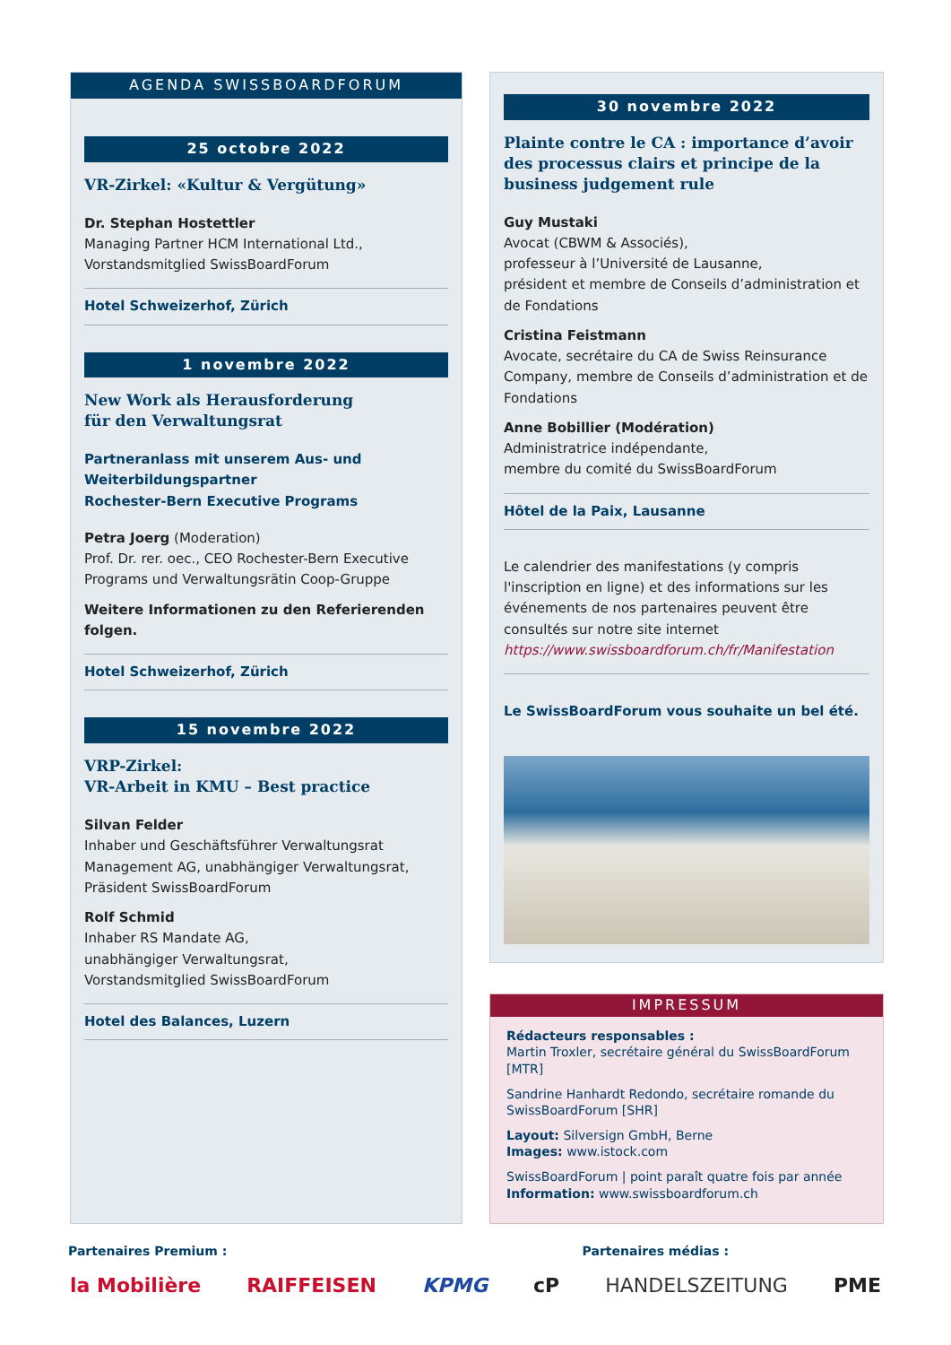AGENDA SWISSBOARDFORUM
25 octobre 2022
VR-Zirkel: «Kultur & Vergütung»
Dr. Stephan Hostettler
Managing Partner HCM International Ltd.,
Vorstandsmitglied SwissBoardForum
Hotel Schweizerhof, Zürich
1 novembre 2022
New Work als Herausforderung
für den Verwaltungsrat
Partneranlass mit unserem Aus- und Weiterbildungspartner
Rochester-Bern Executive Programs
Petra Joerg (Moderation)
Prof. Dr. rer. oec., CEO Rochester-Bern Executive Programs und Verwaltungsrätin Coop-Gruppe
Weitere Informationen zu den Referierenden folgen.
Hotel Schweizerhof, Zürich
15 novembre 2022
VRP-Zirkel:
VR-Arbeit in KMU – Best practice
Silvan Felder
Inhaber und Geschäftsführer Verwaltungsrat Management AG, unabhängiger Verwaltungsrat, Präsident SwissBoardForum
Rolf Schmid
Inhaber RS Mandate AG,
unabhängiger Verwaltungsrat,
Vorstandsmitglied SwissBoardForum
Hotel des Balances, Luzern
30 novembre 2022
Plainte contre le CA : importance d’avoir des processus clairs et principe de la business judgement rule
Guy Mustaki
Avocat (CBWM & Associés),
professeur à l’Université de Lausanne,
président et membre de Conseils d’administration et de Fondations
Cristina Feistmann
Avocate, secrétaire du CA de Swiss Reinsurance Company, membre de Conseils d’administration et de Fondations
Anne Bobillier (Modération)
Administratrice indépendante,
membre du comité du SwissBoardForum
Hôtel de la Paix, Lausanne
Le calendrier des manifestations (y compris l'inscription en ligne) et des informations sur les événements de nos partenaires peuvent être consultés sur notre site internet https://www.swissboardforum.ch/fr/Manifestation
Le SwissBoardForum vous souhaite un bel été.
IMPRESSUM
Rédacteurs responsables :
Martin Troxler, secrétaire général du SwissBoardForum [MTR]
Sandrine Hanhardt Redondo, secrétaire romande du SwissBoardForum [SHR]
Layout: Silversign GmbH, Berne
Images: www.istock.com
SwissBoardForum | point paraît quatre fois par année
Information: www.swissboardforum.ch
Partenaires Premium : Partenaires médias :
la Mobilière RAIFFEISEN KPMG cP HANDELSZEITUNG PME